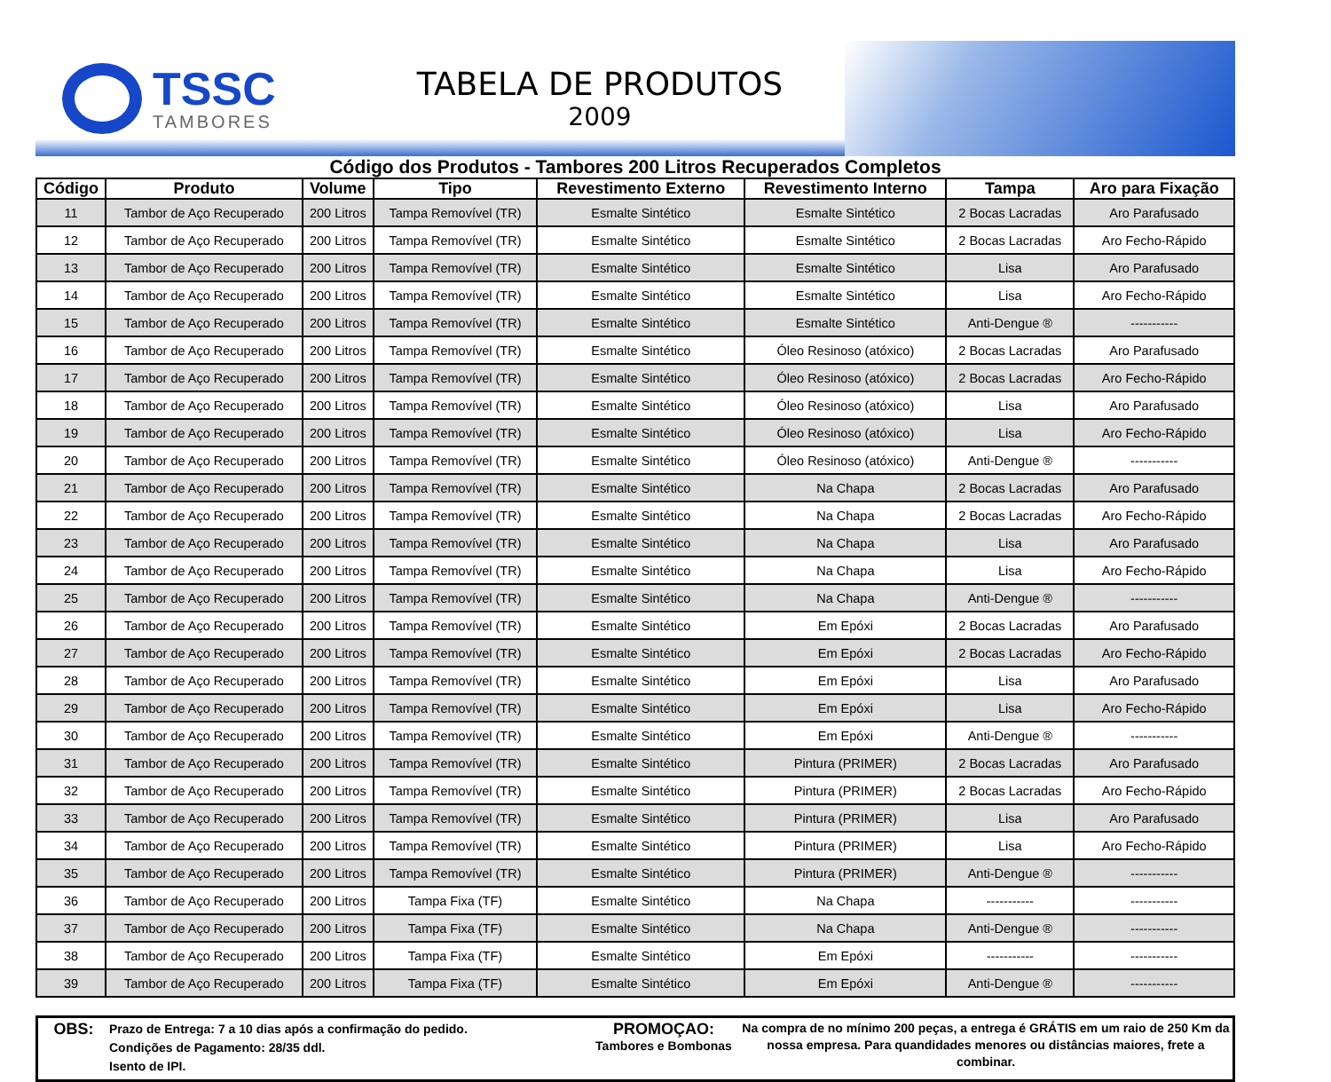TSSC
TAMBORES
TABELA DE PRODUTOS
2009
Código dos Produtos - Tambores 200 Litros Recuperados Completos
| Código | Produto | Volume | Tipo | Revestimento Externo | Revestimento Interno | Tampa | Aro para Fixação |
| --- | --- | --- | --- | --- | --- | --- | --- |
| 11 | Tambor de Aço Recuperado | 200 Litros | Tampa Removível (TR) | Esmalte Sintético | Esmalte Sintético | 2 Bocas Lacradas | Aro Parafusado |
| 12 | Tambor de Aço Recuperado | 200 Litros | Tampa Removível (TR) | Esmalte Sintético | Esmalte Sintético | 2 Bocas Lacradas | Aro Fecho-Rápido |
| 13 | Tambor de Aço Recuperado | 200 Litros | Tampa Removível (TR) | Esmalte Sintético | Esmalte Sintético | Lisa | Aro Parafusado |
| 14 | Tambor de Aço Recuperado | 200 Litros | Tampa Removível (TR) | Esmalte Sintético | Esmalte Sintético | Lisa | Aro Fecho-Rápido |
| 15 | Tambor de Aço Recuperado | 200 Litros | Tampa Removível (TR) | Esmalte Sintético | Esmalte Sintético | Anti-Dengue ® | ----------- |
| 16 | Tambor de Aço Recuperado | 200 Litros | Tampa Removível (TR) | Esmalte Sintético | Óleo Resinoso (atóxico) | 2 Bocas Lacradas | Aro Parafusado |
| 17 | Tambor de Aço Recuperado | 200 Litros | Tampa Removível (TR) | Esmalte Sintético | Óleo Resinoso (atóxico) | 2 Bocas Lacradas | Aro Fecho-Rápido |
| 18 | Tambor de Aço Recuperado | 200 Litros | Tampa Removível (TR) | Esmalte Sintético | Óleo Resinoso (atóxico) | Lisa | Aro Parafusado |
| 19 | Tambor de Aço Recuperado | 200 Litros | Tampa Removível (TR) | Esmalte Sintético | Óleo Resinoso (atóxico) | Lisa | Aro Fecho-Rápido |
| 20 | Tambor de Aço Recuperado | 200 Litros | Tampa Removível (TR) | Esmalte Sintético | Óleo Resinoso (atóxico) | Anti-Dengue ® | ----------- |
| 21 | Tambor de Aço Recuperado | 200 Litros | Tampa Removível (TR) | Esmalte Sintético | Na Chapa | 2 Bocas Lacradas | Aro Parafusado |
| 22 | Tambor de Aço Recuperado | 200 Litros | Tampa Removível (TR) | Esmalte Sintético | Na Chapa | 2 Bocas Lacradas | Aro Fecho-Rápido |
| 23 | Tambor de Aço Recuperado | 200 Litros | Tampa Removível (TR) | Esmalte Sintético | Na Chapa | Lisa | Aro Parafusado |
| 24 | Tambor de Aço Recuperado | 200 Litros | Tampa Removível (TR) | Esmalte Sintético | Na Chapa | Lisa | Aro Fecho-Rápido |
| 25 | Tambor de Aço Recuperado | 200 Litros | Tampa Removível (TR) | Esmalte Sintético | Na Chapa | Anti-Dengue ® | ----------- |
| 26 | Tambor de Aço Recuperado | 200 Litros | Tampa Removível (TR) | Esmalte Sintético | Em Epóxi | 2 Bocas Lacradas | Aro Parafusado |
| 27 | Tambor de Aço Recuperado | 200 Litros | Tampa Removível (TR) | Esmalte Sintético | Em Epóxi | 2 Bocas Lacradas | Aro Fecho-Rápido |
| 28 | Tambor de Aço Recuperado | 200 Litros | Tampa Removível (TR) | Esmalte Sintético | Em Epóxi | Lisa | Aro Parafusado |
| 29 | Tambor de Aço Recuperado | 200 Litros | Tampa Removível (TR) | Esmalte Sintético | Em Epóxi | Lisa | Aro Fecho-Rápido |
| 30 | Tambor de Aço Recuperado | 200 Litros | Tampa Removível (TR) | Esmalte Sintético | Em Epóxi | Anti-Dengue ® | ----------- |
| 31 | Tambor de Aço Recuperado | 200 Litros | Tampa Removível (TR) | Esmalte Sintético | Pintura (PRIMER) | 2 Bocas Lacradas | Aro Parafusado |
| 32 | Tambor de Aço Recuperado | 200 Litros | Tampa Removível (TR) | Esmalte Sintético | Pintura (PRIMER) | 2 Bocas Lacradas | Aro Fecho-Rápido |
| 33 | Tambor de Aço Recuperado | 200 Litros | Tampa Removível (TR) | Esmalte Sintético | Pintura (PRIMER) | Lisa | Aro Parafusado |
| 34 | Tambor de Aço Recuperado | 200 Litros | Tampa Removível (TR) | Esmalte Sintético | Pintura (PRIMER) | Lisa | Aro Fecho-Rápido |
| 35 | Tambor de Aço Recuperado | 200 Litros | Tampa Removível (TR) | Esmalte Sintético | Pintura (PRIMER) | Anti-Dengue ® | ----------- |
| 36 | Tambor de Aço Recuperado | 200 Litros | Tampa Fixa (TF) | Esmalte Sintético | Na Chapa | ----------- | ----------- |
| 37 | Tambor de Aço Recuperado | 200 Litros | Tampa Fixa (TF) | Esmalte Sintético | Na Chapa | Anti-Dengue ® | ----------- |
| 38 | Tambor de Aço Recuperado | 200 Litros | Tampa Fixa (TF) | Esmalte Sintético | Em Epóxi | ----------- | ----------- |
| 39 | Tambor de Aço Recuperado | 200 Litros | Tampa Fixa (TF) | Esmalte Sintético | Em Epóxi | Anti-Dengue ® | ----------- |
OBS:
Prazo de Entrega: 7 a 10 dias após a confirmação do pedido.
Condições de Pagamento: 28/35 ddl.
Isento de IPI.
PROMOÇAO:
Tambores e Bombonas
Na compra de no mínimo 200 peças, a entrega é GRÁTIS em um raio de 250 Km da nossa empresa. Para quandidades menores ou distâncias maiores, frete a combinar.